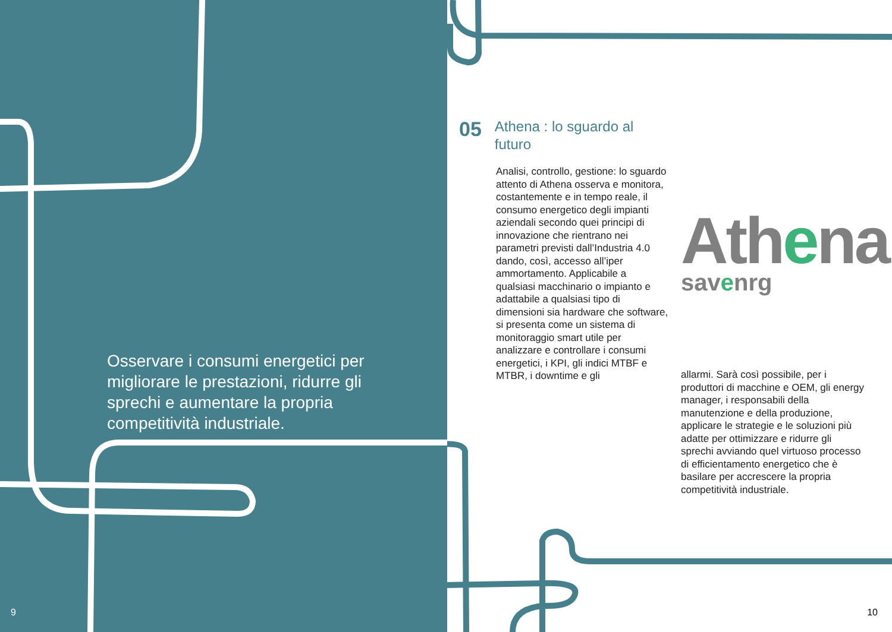Osservare i consumi energetici per migliorare le prestazioni, ridurre gli sprechi e aumentare la propria competitività industriale.
9
05
Athena : lo sguardo al
futuro
Analisi, controllo, gestione: lo sguardo attento di Athena osserva e monitora, costantemente e in tempo reale, il consumo energetico degli impianti aziendali secondo quei principi di innovazione che rientrano nei parametri previsti dall’Industria 4.0 dando, così, accesso all’iper ammortamento. Applicabile a qualsiasi macchinario o impianto e adattabile a qualsiasi tipo di dimensioni sia hardware che software, si presenta come un sistema di monitoraggio smart utile per analizzare e controllare i consumi energetici, i KPI, gli indici MTBF e MTBR, i downtime e gli
Athena
savenrg
allarmi. Sarà così possibile, per i produttori di macchine e OEM, gli energy manager, i responsabili della manutenzione e della produzione, applicare le strategie e le soluzioni più adatte per ottimizzare e ridurre gli sprechi avviando quel virtuoso processo di efficientamento energetico che è basilare per accrescere la propria competitività industriale.
10